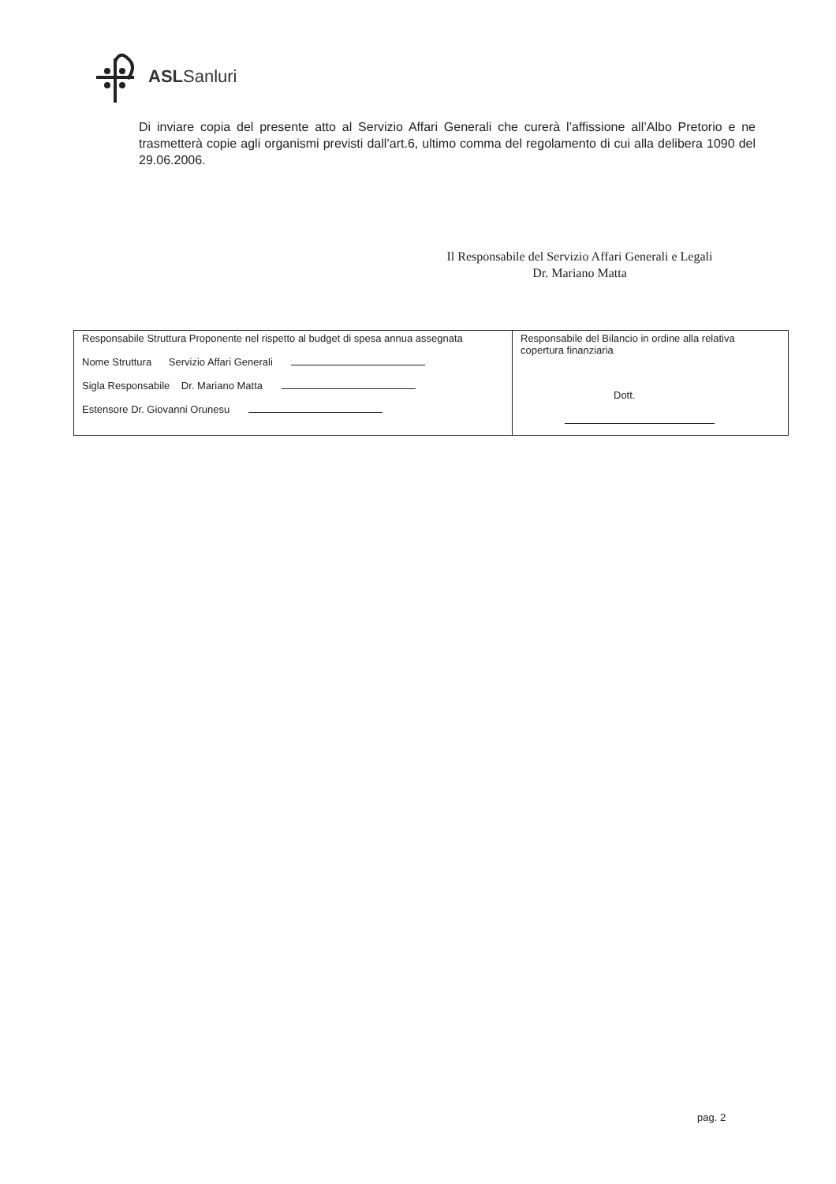ASLSanluri
Di inviare copia del presente atto al Servizio Affari Generali che curerà l’affissione all’Albo Pretorio e ne trasmetterà copie agli organismi previsti dall’art.6, ultimo comma del regolamento di cui alla delibera 1090 del 29.06.2006.
Il Responsabile del Servizio Affari Generali e Legali
Dr. Mariano Matta
| Responsabile Struttura Proponente nel rispetto al budget di spesa annua assegnata Nome Struttura Servizio Affari Generali Sigla Responsabile Dr. Mariano Matta Estensore Dr. Giovanni Orunesu | Responsabile del Bilancio in ordine alla relativa copertura finanziaria Dott. |
pag. 2